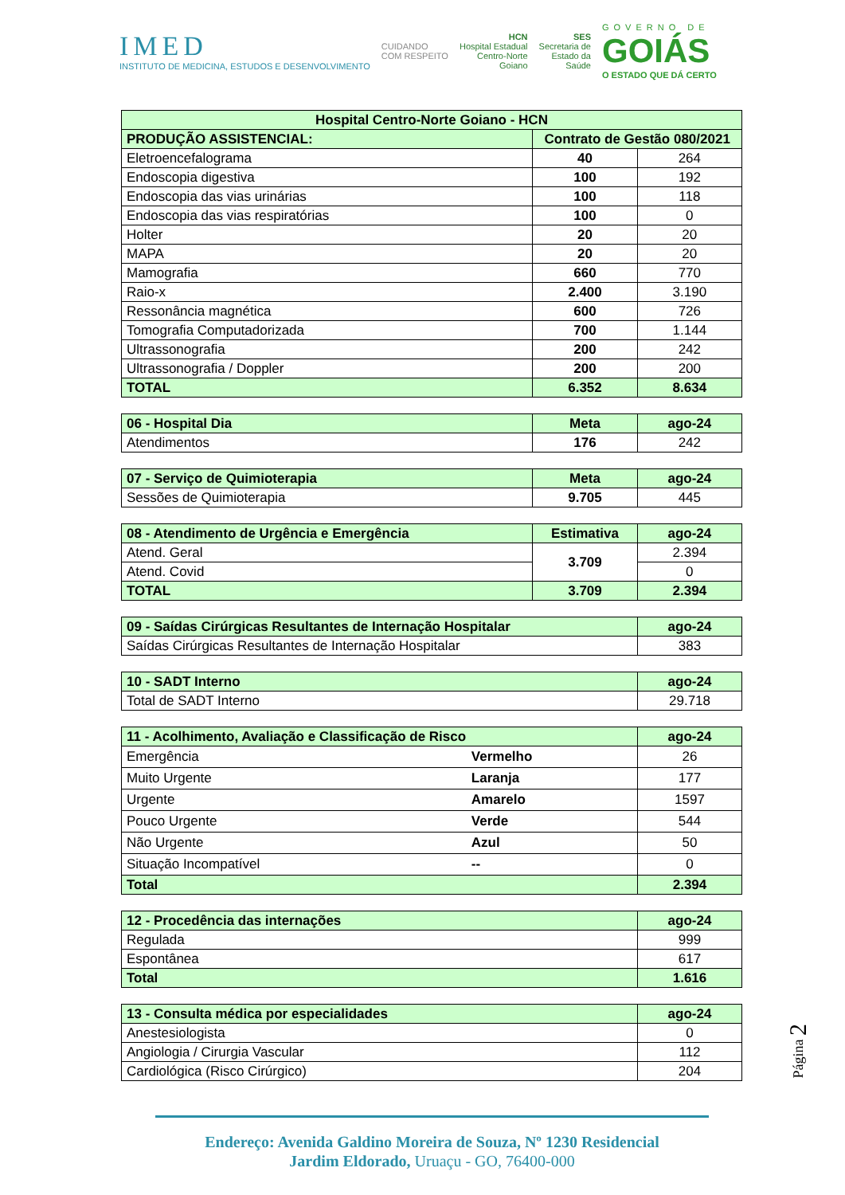IMED
INSTITUTO DE MEDICINA, ESTUDOS E DESENVOLVIMENTO
CUIDANDO
COM RESPEITO
HCN
Hospital Estadual
Centro-Norte
Goiano
SES
Secretaria de
Estado da
Saúde
GOVERNO DE
GOIÁS
O ESTADO QUE DÁ CERTO
| Hospital Centro-Norte Goiano - HCN | | |
| PRODUÇÃO ASSISTENCIAL: | Contrato de Gestão 080/2021 | |
| Eletroencefalograma | 40 | 264 |
| Endoscopia digestiva | 100 | 192 |
| Endoscopia das vias urinárias | 100 | 118 |
| Endoscopia das vias respiratórias | 100 | 0 |
| Holter | 20 | 20 |
| MAPA | 20 | 20 |
| Mamografia | 660 | 770 |
| Raio-x | 2.400 | 3.190 |
| Ressonância magnética | 600 | 726 |
| Tomografia Computadorizada | 700 | 1.144 |
| Ultrassonografia | 200 | 242 |
| Ultrassonografia / Doppler | 200 | 200 |
| TOTAL | 6.352 | 8.634 |
| 06 - Hospital Dia | Meta | ago-24 |
| Atendimentos | 176 | 242 |
| 07 - Serviço de Quimioterapia | Meta | ago-24 |
| Sessões de Quimioterapia | 9.705 | 445 |
| 08 - Atendimento de Urgência e Emergência | Estimativa | ago-24 |
| Atend. Geral | 3.709 | 2.394 |
| Atend. Covid | | 0 |
| TOTAL | 3.709 | 2.394 |
| 09 - Saídas Cirúrgicas Resultantes de Internação Hospitalar | ago-24 |
| Saídas Cirúrgicas Resultantes de Internação Hospitalar | 383 |
| 10 - SADT Interno | ago-24 |
| Total de SADT Interno | 29.718 |
| 11 - Acolhimento, Avaliação e Classificação de Risco | | ago-24 |
| Emergência | Vermelho | 26 |
| Muito Urgente | Laranja | 177 |
| Urgente | Amarelo | 1597 |
| Pouco Urgente | Verde | 544 |
| Não Urgente | Azul | 50 |
| Situação Incompatível | -- | 0 |
| Total | | 2.394 |
| 12 - Procedência das internações | ago-24 |
| Regulada | 999 |
| Espontânea | 617 |
| Total | 1.616 |
| 13 - Consulta médica por especialidades | ago-24 |
| Anestesiologista | 0 |
| Angiologia / Cirurgia Vascular | 112 |
| Cardiológica (Risco Cirúrgico) | 204 |
Página 2
Endereço: Avenida Galdino Moreira de Souza, Nº 1230 Residencial
Jardim Eldorado, Uruaçu - GO, 76400-000